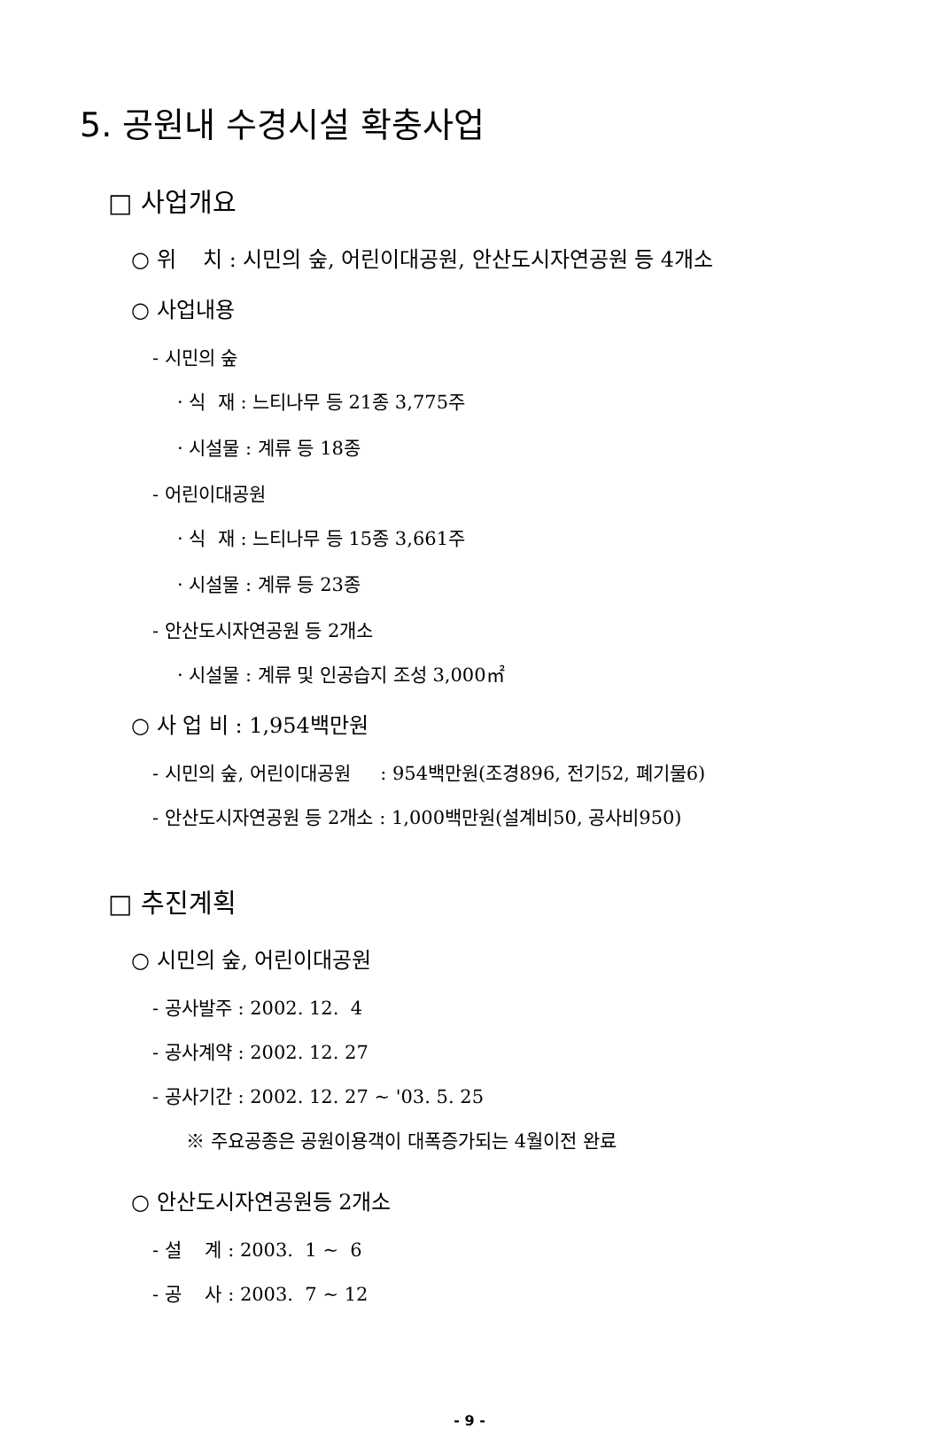5. 공원내 수경시설 확충사업
□ 사업개요
○ 위 치 : 시민의 숲, 어린이대공원, 안산도시자연공원 등 4개소
○ 사업내용
- 시민의 숲
· 식 재 : 느티나무 등 21종 3,775주
· 시설물 : 계류 등 18종
- 어린이대공원
· 식 재 : 느티나무 등 15종 3,661주
· 시설물 : 계류 등 23종
- 안산도시자연공원 등 2개소
· 시설물 : 계류 및 인공습지 조성 3,000㎡
○ 사 업 비 : 1,954백만원
- 시민의 숲, 어린이대공원 : 954백만원(조경896, 전기52, 폐기물6)
- 안산도시자연공원 등 2개소 : 1,000백만원(설계비50, 공사비950)
□ 추진계획
○ 시민의 숲, 어린이대공원
- 공사발주 : 2002. 12. 4
- 공사계약 : 2002. 12. 27
- 공사기간 : 2002. 12. 27 ~ '03. 5. 25
※ 주요공종은 공원이용객이 대폭증가되는 4월이전 완료
○ 안산도시자연공원등 2개소
- 설 계 : 2003. 1 ~ 6
- 공 사 : 2003. 7 ~ 12
- 9 -